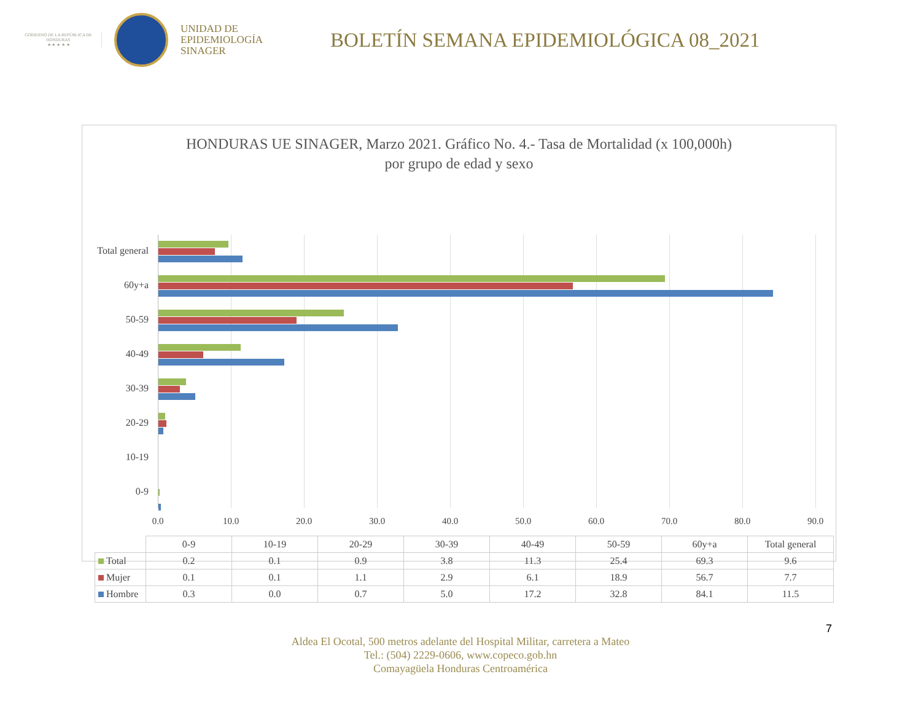GOBIERNO DE LA REPÚBLICA DE HONDURAS
★ ★ ★ ★ ★
UNIDAD DE
EPIDEMIOLOGÍA
SINAGER
BOLETÍN SEMANA EPIDEMIOLÓGICA 08_2021
HONDURAS UE SINAGER, Marzo 2021. Gráfico No. 4.- Tasa de Mortalidad (x 100,000h)
por grupo de edad y sexo
Total general
60y+a
50-59
40-49
30-39
20-29
10-19
0-9
0.0 10.0 20.0 30.0 40.0 50.0 60.0 70.0 80.0 90.0
| | 0-9 | 10-19 | 20-29 | 30-39 | 40-49 | 50-59 | 60y+a | Total general |
| Total | 0.2 | 0.1 | 0.9 | 3.8 | 11.3 | 25.4 | 69.3 | 9.6 |
| Mujer | 0.1 | 0.1 | 1.1 | 2.9 | 6.1 | 18.9 | 56.7 | 7.7 |
| Hombre | 0.3 | 0.0 | 0.7 | 5.0 | 17.2 | 32.8 | 84.1 | 11.5 |
7
Aldea El Ocotal, 500 metros adelante del Hospital Militar, carretera a Mateo
Tel.: (504) 2229-0606, www.copeco.gob.hn
Comayagüela Honduras Centroamérica